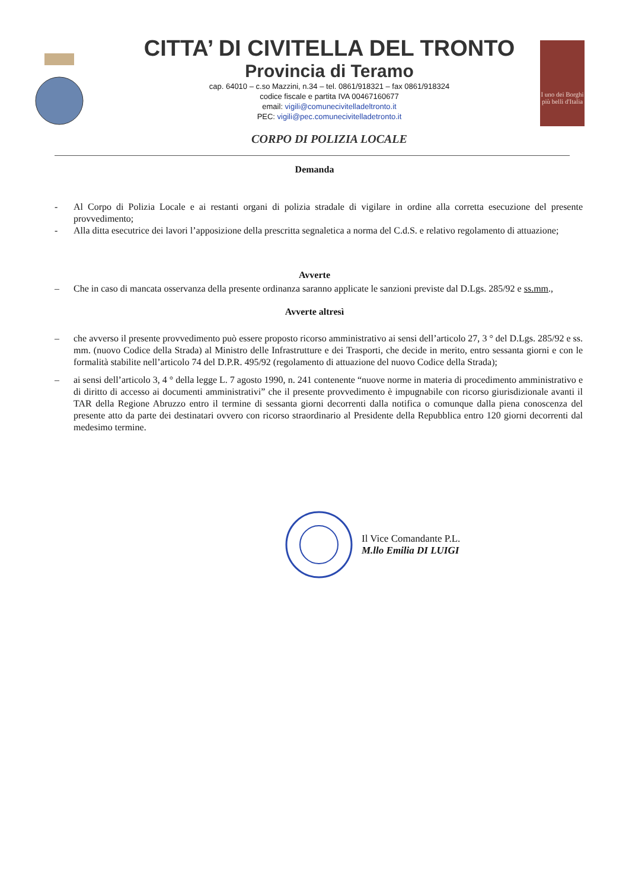CITTA’ DI CIVITELLA DEL TRONTO
Provincia di Teramo
cap. 64010 – c.so Mazzini, n.34 – tel. 0861/918321 – fax 0861/918324
codice fiscale e partita IVA 00467160677
email: vigili@comunecivitelladeltronto.it
PEC: vigili@pec.comunecivitelladetronto.it
CORPO DI POLIZIA LOCALE
I uno dei Borghi più belli d'Italia
Demanda
- Al Corpo di Polizia Locale e ai restanti organi di polizia stradale di vigilare in ordine alla corretta esecuzione del presente provvedimento;
- Alla ditta esecutrice dei lavori l’apposizione della prescritta segnaletica a norma del C.d.S. e relativo regolamento di attuazione;
Avverte
– Che in caso di mancata osservanza della presente ordinanza saranno applicate le sanzioni previste dal D.Lgs. 285/92 e ss.mm.,
Avverte altresì
– che avverso il presente provvedimento può essere proposto ricorso amministrativo ai sensi dell’articolo 27, 3 ° del D.Lgs. 285/92 e ss. mm. (nuovo Codice della Strada) al Ministro delle Infrastrutture e dei Trasporti, che decide in merito, entro sessanta giorni e con le formalità stabilite nell’articolo 74 del D.P.R. 495/92 (regolamento di attuazione del nuovo Codice della Strada);
– ai sensi dell’articolo 3, 4 ° della legge L. 7 agosto 1990, n. 241 contenente “nuove norme in materia di procedimento amministrativo e di diritto di accesso ai documenti amministrativi” che il presente provvedimento è impugnabile con ricorso giurisdizionale avanti il TAR della Regione Abruzzo entro il termine di sessanta giorni decorrenti dalla notifica o comunque dalla piena conoscenza del presente atto da parte dei destinatari ovvero con ricorso straordinario al Presidente della Repubblica entro 120 giorni decorrenti dal medesimo termine.
Il Vice Comandante P.L.
M.llo Emilia DI LUIGI